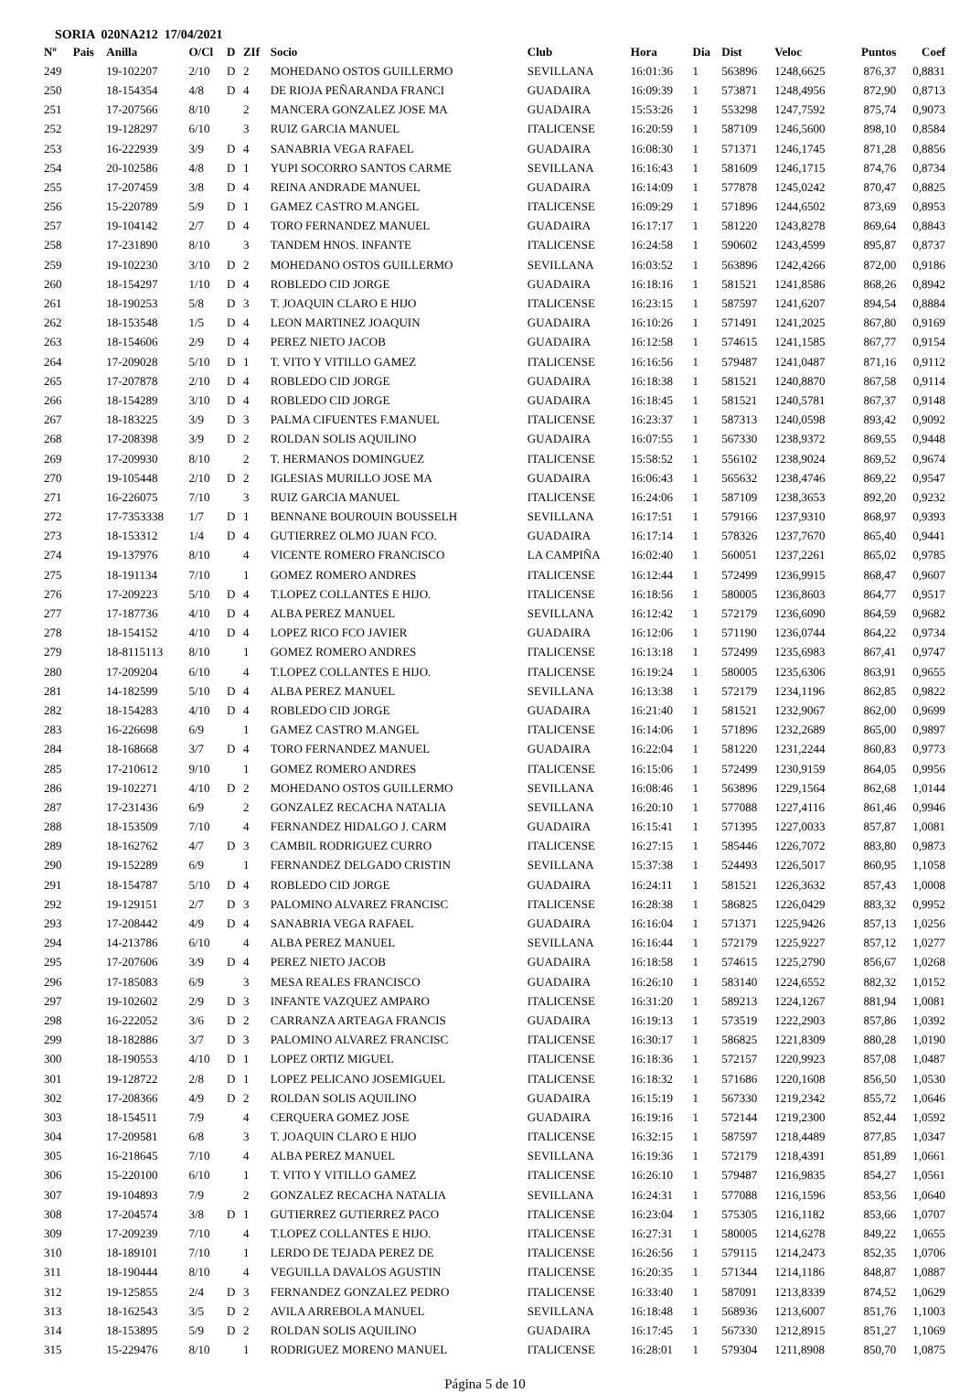SORIA 020NA212 17/04/2021
| Nº | Pais | Anilla | O/Cl | D | ZIf | Socio | Club | Hora | Dia | Dist | Veloc | Puntos | Coef |
| --- | --- | --- | --- | --- | --- | --- | --- | --- | --- | --- | --- | --- | --- |
| 249 | | 19-102207 | 2/10 | D | 2 | MOHEDANO OSTOS GUILLERMO | SEVILLANA | 16:01:36 | 1 | 563896 | 1248,6625 | 876,37 | 0,8831 |
| 250 | | 18-154354 | 4/8 | D | 4 | DE RIOJA PEÑARANDA FRANCI | GUADAIRA | 16:09:39 | 1 | 573871 | 1248,4956 | 872,90 | 0,8713 |
| 251 | | 17-207566 | 8/10 | | 2 | MANCERA GONZALEZ JOSE MA | GUADAIRA | 15:53:26 | 1 | 553298 | 1247,7592 | 875,74 | 0,9073 |
| 252 | | 19-128297 | 6/10 | | 3 | RUIZ GARCIA MANUEL | ITALICENSE | 16:20:59 | 1 | 587109 | 1246,5600 | 898,10 | 0,8584 |
| 253 | | 16-222939 | 3/9 | D | 4 | SANABRIA VEGA RAFAEL | GUADAIRA | 16:08:30 | 1 | 571371 | 1246,1745 | 871,28 | 0,8856 |
| 254 | | 20-102586 | 4/8 | D | 1 | YUPI SOCORRO SANTOS CARME | SEVILLANA | 16:16:43 | 1 | 581609 | 1246,1715 | 874,76 | 0,8734 |
| 255 | | 17-207459 | 3/8 | D | 4 | REINA ANDRADE MANUEL | GUADAIRA | 16:14:09 | 1 | 577878 | 1245,0242 | 870,47 | 0,8825 |
| 256 | | 15-220789 | 5/9 | D | 1 | GAMEZ CASTRO M.ANGEL | ITALICENSE | 16:09:29 | 1 | 571896 | 1244,6502 | 873,69 | 0,8953 |
| 257 | | 19-104142 | 2/7 | D | 4 | TORO FERNANDEZ MANUEL | GUADAIRA | 16:17:17 | 1 | 581220 | 1243,8278 | 869,64 | 0,8843 |
| 258 | | 17-231890 | 8/10 | | 3 | TANDEM HNOS. INFANTE | ITALICENSE | 16:24:58 | 1 | 590602 | 1243,4599 | 895,87 | 0,8737 |
| 259 | | 19-102230 | 3/10 | D | 2 | MOHEDANO OSTOS GUILLERMO | SEVILLANA | 16:03:52 | 1 | 563896 | 1242,4266 | 872,00 | 0,9186 |
| 260 | | 18-154297 | 1/10 | D | 4 | ROBLEDO CID JORGE | GUADAIRA | 16:18:16 | 1 | 581521 | 1241,8586 | 868,26 | 0,8942 |
| 261 | | 18-190253 | 5/8 | D | 3 | T. JOAQUIN CLARO E HIJO | ITALICENSE | 16:23:15 | 1 | 587597 | 1241,6207 | 894,54 | 0,8884 |
| 262 | | 18-153548 | 1/5 | D | 4 | LEON MARTINEZ JOAQUIN | GUADAIRA | 16:10:26 | 1 | 571491 | 1241,2025 | 867,80 | 0,9169 |
| 263 | | 18-154606 | 2/9 | D | 4 | PEREZ NIETO JACOB | GUADAIRA | 16:12:58 | 1 | 574615 | 1241,1585 | 867,77 | 0,9154 |
| 264 | | 17-209028 | 5/10 | D | 1 | T. VITO Y VITILLO GAMEZ | ITALICENSE | 16:16:56 | 1 | 579487 | 1241,0487 | 871,16 | 0,9112 |
| 265 | | 17-207878 | 2/10 | D | 4 | ROBLEDO CID JORGE | GUADAIRA | 16:18:38 | 1 | 581521 | 1240,8870 | 867,58 | 0,9114 |
| 266 | | 18-154289 | 3/10 | D | 4 | ROBLEDO CID JORGE | GUADAIRA | 16:18:45 | 1 | 581521 | 1240,5781 | 867,37 | 0,9148 |
| 267 | | 18-183225 | 3/9 | D | 3 | PALMA CIFUENTES F.MANUEL | ITALICENSE | 16:23:37 | 1 | 587313 | 1240,0598 | 893,42 | 0,9092 |
| 268 | | 17-208398 | 3/9 | D | 2 | ROLDAN SOLIS AQUILINO | GUADAIRA | 16:07:55 | 1 | 567330 | 1238,9372 | 869,55 | 0,9448 |
| 269 | | 17-209930 | 8/10 | | 2 | T. HERMANOS DOMINGUEZ | ITALICENSE | 15:58:52 | 1 | 556102 | 1238,9024 | 869,52 | 0,9674 |
| 270 | | 19-105448 | 2/10 | D | 2 | IGLESIAS MURILLO JOSE MA | GUADAIRA | 16:06:43 | 1 | 565632 | 1238,4746 | 869,22 | 0,9547 |
| 271 | | 16-226075 | 7/10 | | 3 | RUIZ GARCIA MANUEL | ITALICENSE | 16:24:06 | 1 | 587109 | 1238,3653 | 892,20 | 0,9232 |
| 272 | | 17-7353338 | 1/7 | D | 1 | BENNANE BOUROUIN BOUSSELH | SEVILLANA | 16:17:51 | 1 | 579166 | 1237,9310 | 868,97 | 0,9393 |
| 273 | | 18-153312 | 1/4 | D | 4 | GUTIERREZ OLMO JUAN FCO. | GUADAIRA | 16:17:14 | 1 | 578326 | 1237,7670 | 865,40 | 0,9441 |
| 274 | | 19-137976 | 8/10 | | 4 | VICENTE ROMERO FRANCISCO | LA CAMPIÑA | 16:02:40 | 1 | 560051 | 1237,2261 | 865,02 | 0,9785 |
| 275 | | 18-191134 | 7/10 | | 1 | GOMEZ ROMERO ANDRES | ITALICENSE | 16:12:44 | 1 | 572499 | 1236,9915 | 868,47 | 0,9607 |
| 276 | | 17-209223 | 5/10 | D | 4 | T.LOPEZ COLLANTES E HIJO. | ITALICENSE | 16:18:56 | 1 | 580005 | 1236,8603 | 864,77 | 0,9517 |
| 277 | | 17-187736 | 4/10 | D | 4 | ALBA PEREZ MANUEL | SEVILLANA | 16:12:42 | 1 | 572179 | 1236,6090 | 864,59 | 0,9682 |
| 278 | | 18-154152 | 4/10 | D | 4 | LOPEZ RICO FCO JAVIER | GUADAIRA | 16:12:06 | 1 | 571190 | 1236,0744 | 864,22 | 0,9734 |
| 279 | | 18-8115113 | 8/10 | | 1 | GOMEZ ROMERO ANDRES | ITALICENSE | 16:13:18 | 1 | 572499 | 1235,6983 | 867,41 | 0,9747 |
| 280 | | 17-209204 | 6/10 | | 4 | T.LOPEZ COLLANTES E HIJO. | ITALICENSE | 16:19:24 | 1 | 580005 | 1235,6306 | 863,91 | 0,9655 |
| 281 | | 14-182599 | 5/10 | D | 4 | ALBA PEREZ MANUEL | SEVILLANA | 16:13:38 | 1 | 572179 | 1234,1196 | 862,85 | 0,9822 |
| 282 | | 18-154283 | 4/10 | D | 4 | ROBLEDO CID JORGE | GUADAIRA | 16:21:40 | 1 | 581521 | 1232,9067 | 862,00 | 0,9699 |
| 283 | | 16-226698 | 6/9 | | 1 | GAMEZ CASTRO M.ANGEL | ITALICENSE | 16:14:06 | 1 | 571896 | 1232,2689 | 865,00 | 0,9897 |
| 284 | | 18-168668 | 3/7 | D | 4 | TORO FERNANDEZ MANUEL | GUADAIRA | 16:22:04 | 1 | 581220 | 1231,2244 | 860,83 | 0,9773 |
| 285 | | 17-210612 | 9/10 | | 1 | GOMEZ ROMERO ANDRES | ITALICENSE | 16:15:06 | 1 | 572499 | 1230,9159 | 864,05 | 0,9956 |
| 286 | | 19-102271 | 4/10 | D | 2 | MOHEDANO OSTOS GUILLERMO | SEVILLANA | 16:08:46 | 1 | 563896 | 1229,1564 | 862,68 | 1,0144 |
| 287 | | 17-231436 | 6/9 | | 2 | GONZALEZ RECACHA NATALIA | SEVILLANA | 16:20:10 | 1 | 577088 | 1227,4116 | 861,46 | 0,9946 |
| 288 | | 18-153509 | 7/10 | | 4 | FERNANDEZ HIDALGO J. CARM | GUADAIRA | 16:15:41 | 1 | 571395 | 1227,0033 | 857,87 | 1,0081 |
| 289 | | 18-162762 | 4/7 | D | 3 | CAMBIL RODRIGUEZ CURRO | ITALICENSE | 16:27:15 | 1 | 585446 | 1226,7072 | 883,80 | 0,9873 |
| 290 | | 19-152289 | 6/9 | | 1 | FERNANDEZ DELGADO CRISTIN | SEVILLANA | 15:37:38 | 1 | 524493 | 1226,5017 | 860,95 | 1,1058 |
| 291 | | 18-154787 | 5/10 | D | 4 | ROBLEDO CID JORGE | GUADAIRA | 16:24:11 | 1 | 581521 | 1226,3632 | 857,43 | 1,0008 |
| 292 | | 19-129151 | 2/7 | D | 3 | PALOMINO ALVAREZ FRANCISC | ITALICENSE | 16:28:38 | 1 | 586825 | 1226,0429 | 883,32 | 0,9952 |
| 293 | | 17-208442 | 4/9 | D | 4 | SANABRIA VEGA RAFAEL | GUADAIRA | 16:16:04 | 1 | 571371 | 1225,9426 | 857,13 | 1,0256 |
| 294 | | 14-213786 | 6/10 | | 4 | ALBA PEREZ MANUEL | SEVILLANA | 16:16:44 | 1 | 572179 | 1225,9227 | 857,12 | 1,0277 |
| 295 | | 17-207606 | 3/9 | D | 4 | PEREZ NIETO JACOB | GUADAIRA | 16:18:58 | 1 | 574615 | 1225,2790 | 856,67 | 1,0268 |
| 296 | | 17-185083 | 6/9 | | 3 | MESA REALES FRANCISCO | GUADAIRA | 16:26:10 | 1 | 583140 | 1224,6552 | 882,32 | 1,0152 |
| 297 | | 19-102602 | 2/9 | D | 3 | INFANTE VAZQUEZ AMPARO | ITALICENSE | 16:31:20 | 1 | 589213 | 1224,1267 | 881,94 | 1,0081 |
| 298 | | 16-222052 | 3/6 | D | 2 | CARRANZA ARTEAGA FRANCIS | GUADAIRA | 16:19:13 | 1 | 573519 | 1222,2903 | 857,86 | 1,0392 |
| 299 | | 18-182886 | 3/7 | D | 3 | PALOMINO ALVAREZ FRANCISC | ITALICENSE | 16:30:17 | 1 | 586825 | 1221,8309 | 880,28 | 1,0190 |
| 300 | | 18-190553 | 4/10 | D | 1 | LOPEZ ORTIZ MIGUEL | ITALICENSE | 16:18:36 | 1 | 572157 | 1220,9923 | 857,08 | 1,0487 |
| 301 | | 19-128722 | 2/8 | D | 1 | LOPEZ PELICANO JOSEMIGUEL | ITALICENSE | 16:18:32 | 1 | 571686 | 1220,1608 | 856,50 | 1,0530 |
| 302 | | 17-208366 | 4/9 | D | 2 | ROLDAN SOLIS AQUILINO | GUADAIRA | 16:15:19 | 1 | 567330 | 1219,2342 | 855,72 | 1,0646 |
| 303 | | 18-154511 | 7/9 | | 4 | CERQUERA GOMEZ JOSE | GUADAIRA | 16:19:16 | 1 | 572144 | 1219,2300 | 852,44 | 1,0592 |
| 304 | | 17-209581 | 6/8 | | 3 | T. JOAQUIN CLARO E HIJO | ITALICENSE | 16:32:15 | 1 | 587597 | 1218,4489 | 877,85 | 1,0347 |
| 305 | | 16-218645 | 7/10 | | 4 | ALBA PEREZ MANUEL | SEVILLANA | 16:19:36 | 1 | 572179 | 1218,4391 | 851,89 | 1,0661 |
| 306 | | 15-220100 | 6/10 | | 1 | T. VITO Y VITILLO GAMEZ | ITALICENSE | 16:26:10 | 1 | 579487 | 1216,9835 | 854,27 | 1,0561 |
| 307 | | 19-104893 | 7/9 | | 2 | GONZALEZ RECACHA NATALIA | SEVILLANA | 16:24:31 | 1 | 577088 | 1216,1596 | 853,56 | 1,0640 |
| 308 | | 17-204574 | 3/8 | D | 1 | GUTIERREZ GUTIERREZ PACO | ITALICENSE | 16:23:04 | 1 | 575305 | 1216,1182 | 853,66 | 1,0707 |
| 309 | | 17-209239 | 7/10 | | 4 | T.LOPEZ COLLANTES E HIJO. | ITALICENSE | 16:27:31 | 1 | 580005 | 1214,6278 | 849,22 | 1,0655 |
| 310 | | 18-189101 | 7/10 | | 1 | LERDO DE TEJADA PEREZ DE | ITALICENSE | 16:26:56 | 1 | 579115 | 1214,2473 | 852,35 | 1,0706 |
| 311 | | 18-190444 | 8/10 | | 4 | VEGUILLA DAVALOS AGUSTIN | ITALICENSE | 16:20:35 | 1 | 571344 | 1214,1186 | 848,87 | 1,0887 |
| 312 | | 19-125855 | 2/4 | D | 3 | FERNANDEZ GONZALEZ PEDRO | ITALICENSE | 16:33:40 | 1 | 587091 | 1213,8339 | 874,52 | 1,0629 |
| 313 | | 18-162543 | 3/5 | D | 2 | AVILA ARREBOLA MANUEL | SEVILLANA | 16:18:48 | 1 | 568936 | 1213,6007 | 851,76 | 1,1003 |
| 314 | | 18-153895 | 5/9 | D | 2 | ROLDAN SOLIS AQUILINO | GUADAIRA | 16:17:45 | 1 | 567330 | 1212,8915 | 851,27 | 1,1069 |
| 315 | | 15-229476 | 8/10 | | 1 | RODRIGUEZ MORENO MANUEL | ITALICENSE | 16:28:01 | 1 | 579304 | 1211,8908 | 850,70 | 1,0875 |
Página 5 de 10